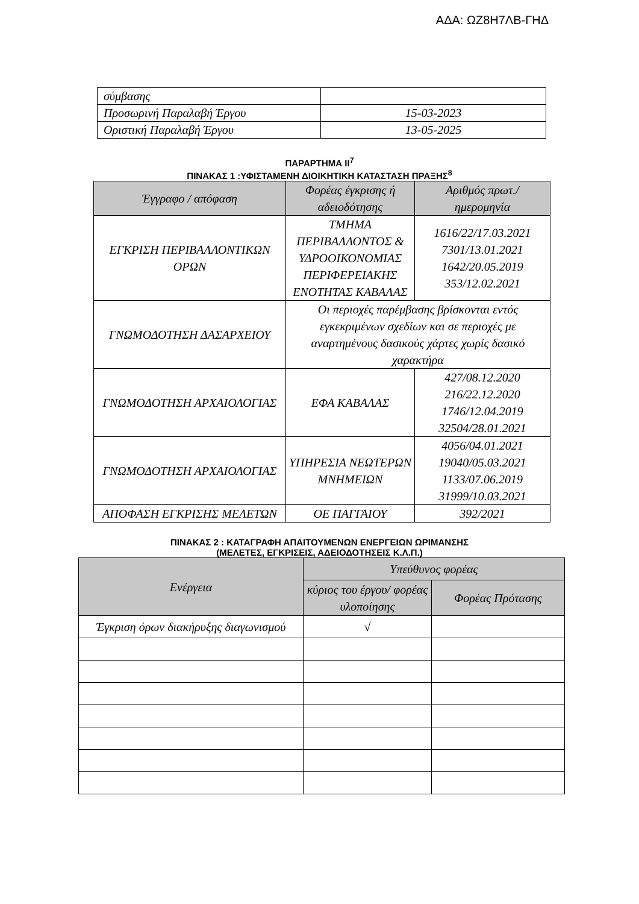ΑΔΑ: ΩΖ8Η7ΛΒ-ΓΗΔ
| σύμβασης | |
| Προσωρινή Παραλαβή Έργου | 15-03-2023 |
| Οριστική Παραλαβή Έργου | 13-05-2025 |
ΠΑΡΑΡΤΗΜΑ ΙΙ<sup>7</sup>
ΠΙΝΑΚΑΣ 1 :ΥΦΙΣΤΑΜΕΝΗ ΔΙΟΙΚΗΤΙΚΗ ΚΑΤΑΣΤΑΣΗ ΠΡΑΞΗΣ<sup>8</sup>
| Έγγραφο / απόφαση | Φορέας έγκρισης ή αδειοδότησης | Αριθμός πρωτ./ ημερομηνία |
| --- | --- | --- |
| ΕΓΚΡΙΣΗ ΠΕΡΙΒΑΛΛΟΝΤΙΚΩΝ ΟΡΩΝ | ΤΜΗΜΑ ΠΕΡΙΒΑΛΛΟΝΤΟΣ & ΥΔΡΟΟΙΚΟΝΟΜΙΑΣ ΠΕΡΙΦΕΡΕΙΑΚΗΣ ΕΝΟΤΗΤΑΣ ΚΑΒΑΛΑΣ | 1616/22/17.03.2021 7301/13.01.2021 1642/20.05.2019 353/12.02.2021 |
| ΓΝΩΜΟΔΟΤΗΣΗ ΔΑΣΑΡΧΕΙΟΥ | Οι περιοχές παρέμβασης βρίσκονται εντός εγκεκριμένων σχεδίων και σε περιοχές με αναρτημένους δασικούς χάρτες χωρίς δασικό χαρακτήρα | |
| ΓΝΩΜΟΔΟΤΗΣΗ ΑΡΧΑΙΟΛΟΓΙΑΣ | ΕΦΑ ΚΑΒΑΛΑΣ | 427/08.12.2020 216/22.12.2020 1746/12.04.2019 32504/28.01.2021 |
| ΓΝΩΜΟΔΟΤΗΣΗ ΑΡΧΑΙΟΛΟΓΙΑΣ | ΥΠΗΡΕΣΙΑ ΝΕΩΤΕΡΩΝ ΜΝΗΜΕΙΩΝ | 4056/04.01.2021 19040/05.03.2021 1133/07.06.2019 31999/10.03.2021 |
| ΑΠΟΦΑΣΗ ΕΓΚΡΙΣΗΣ ΜΕΛΕΤΩΝ | ΟΕ ΠΑΓΓΑΙΟΥ | 392/2021 |
ΠΙΝΑΚΑΣ 2 : ΚΑΤΑΓΡΑΦΗ ΑΠΑΙΤΟΥΜΕΝΩΝ ΕΝΕΡΓΕΙΩΝ ΩΡΙΜΑΝΣΗΣ
(ΜΕΛΕΤΕΣ, ΕΓΚΡΙΣΕΙΣ, ΑΔΕΙΟΔΟΤΗΣΕΙΣ Κ.Λ.Π.)
| Ενέργεια | Υπεύθυνος φορέας | |
| --- | --- | --- |
| | κύριος του έργου/ φορέας υλοποίησης | Φορέας Πρότασης |
| Έγκριση όρων διακήρυξης διαγωνισμού | √ | |